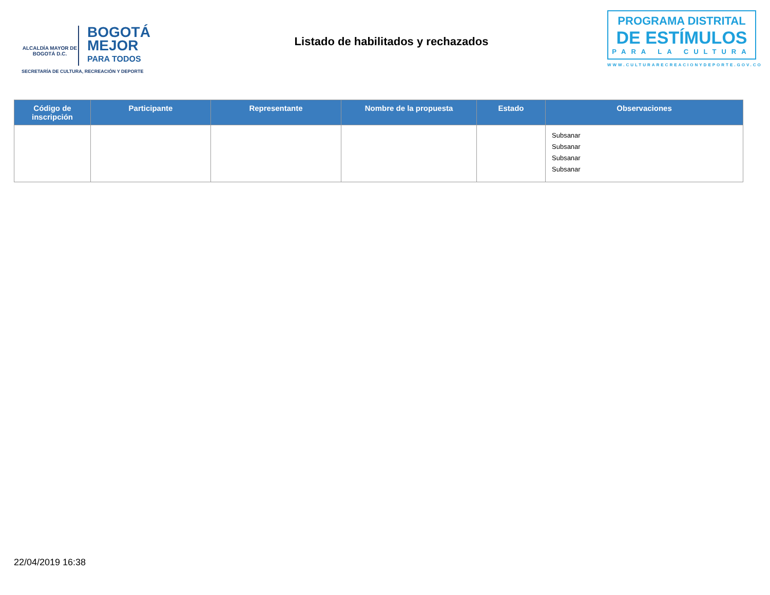ALCALDÍA MAYOR DE BOGOTÁ D.C.
BOGOTÁ MEJOR PARA TODOS
SECRETARÍA DE CULTURA, RECREACIÓN Y DEPORTE
Listado de habilitados y rechazados
PROGRAMA DISTRITAL
DE ESTÍMULOS
PARA LA CULTURA
WWW.CULTURARECREACIONYDEPORTE.GOV.CO
| Código de inscripción | Participante | Representante | Nombre de la propuesta | Estado | Observaciones |
| --- | --- | --- | --- | --- | --- |
| | | | | | Subsanar Subsanar Subsanar Subsanar |
22/04/2019 16:38